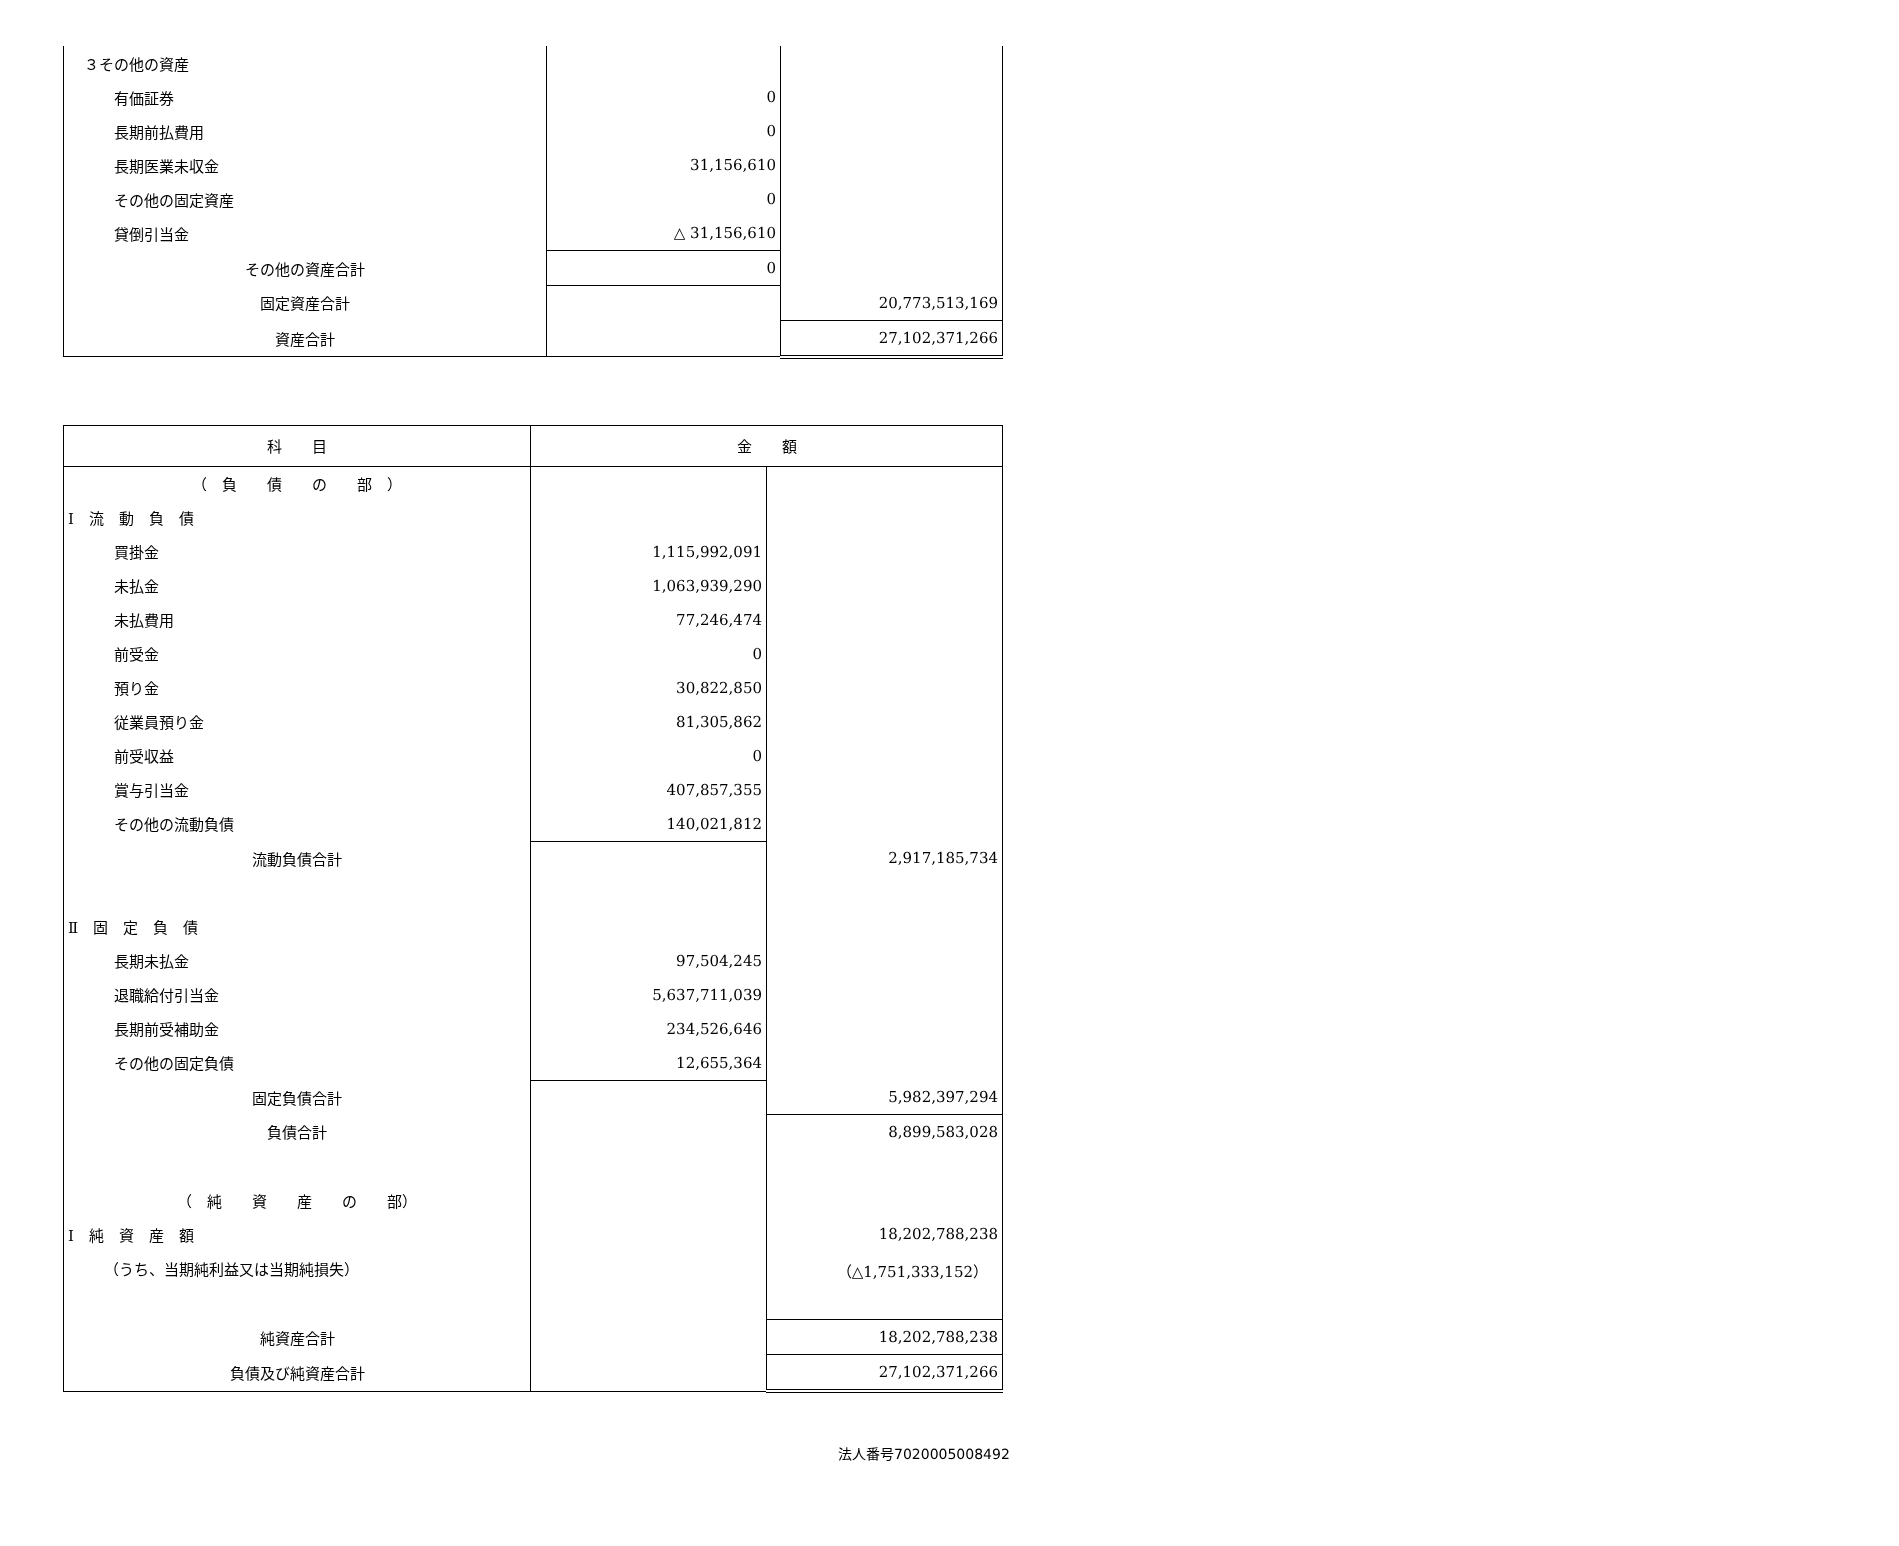| ３その他の資産 | | |
| 有価証券 | 0 | |
| 長期前払費用 | 0 | |
| 長期医業未収金 | 31,156,610 | |
| その他の固定資産 | 0 | |
| 貸倒引当金 | △ 31,156,610 | |
| その他の資産合計 | 0 | |
| 固定資産合計 | | 20,773,513,169 |
| 資産合計 | | 27,102,371,266 |
| 科 目 | 金 額 | |
| --- | --- | --- |
| （ 負 債 の 部 ） | | |
| Ⅰ 流 動 負 債 | | |
| 買掛金 | 1,115,992,091 | |
| 未払金 | 1,063,939,290 | |
| 未払費用 | 77,246,474 | |
| 前受金 | 0 | |
| 預り金 | 30,822,850 | |
| 従業員預り金 | 81,305,862 | |
| 前受収益 | 0 | |
| 賞与引当金 | 407,857,355 | |
| その他の流動負債 | 140,021,812 | |
| 流動負債合計 | | 2,917,185,734 |
| Ⅱ 固 定 負 債 | | |
| 長期未払金 | 97,504,245 | |
| 退職給付引当金 | 5,637,711,039 | |
| 長期前受補助金 | 234,526,646 | |
| その他の固定負債 | 12,655,364 | |
| 固定負債合計 | | 5,982,397,294 |
| 負債合計 | | 8,899,583,028 |
| （ 純 資 産 の 部） | | |
| Ⅰ 純 資 産 額 | | 18,202,788,238 |
| （うち、当期純利益又は当期純損失） | | （△1,751,333,152） |
| 純資産合計 | | 18,202,788,238 |
| 負債及び純資産合計 | | 27,102,371,266 |
法人番号7020005008492